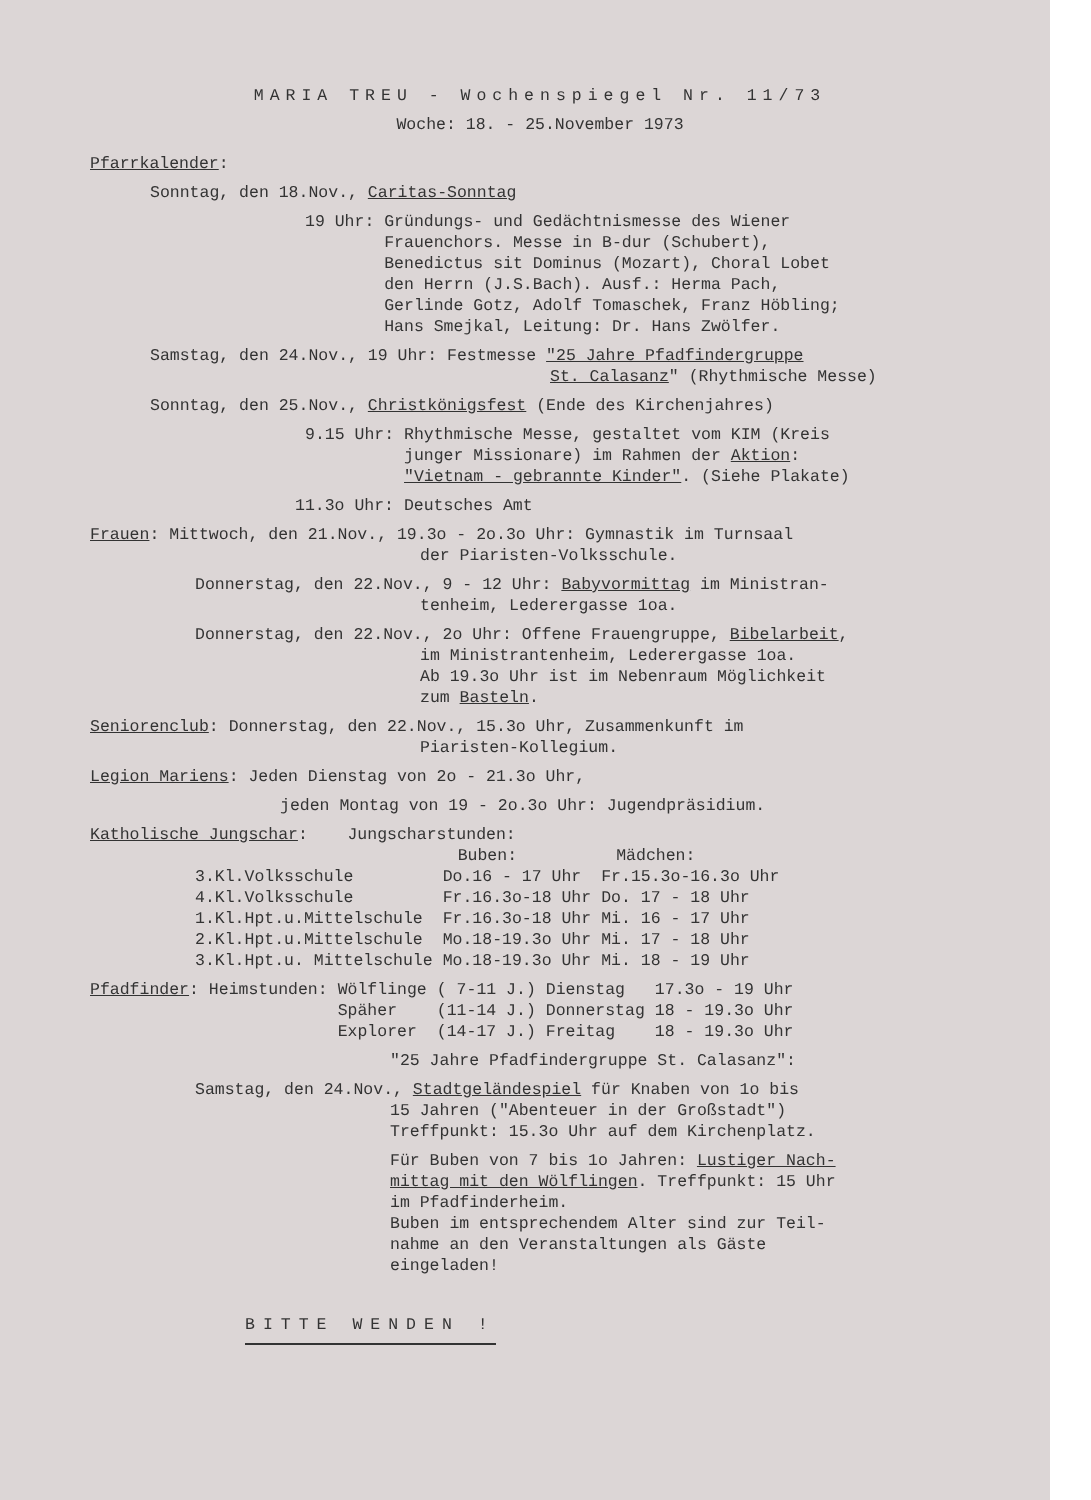MARIA TREU - Wochenspiegel Nr. 11/73
Woche: 18. - 25.November 1973
Pfarrkalender:
Sonntag, den 18.Nov., Caritas-Sonntag
19 Uhr: Gründungs- und Gedächtnismesse des Wiener
Frauenchors. Messe in B-dur (Schubert),
Benedictus sit Dominus (Mozart), Choral Lobet
den Herrn (J.S.Bach). Ausf.: Herma Pach,
Gerlinde Gotz, Adolf Tomaschek, Franz Höbling;
Hans Smejkal, Leitung: Dr. Hans Zwölfer.
Samstag, den 24.Nov., 19 Uhr: Festmesse "25 Jahre Pfadfindergruppe
St. Calasanz" (Rhythmische Messe)
Sonntag, den 25.Nov., Christkönigsfest (Ende des Kirchenjahres)
9.15 Uhr: Rhythmische Messe, gestaltet vom KIM (Kreis
junger Missionare) im Rahmen der Aktion:
"Vietnam - gebrannte Kinder". (Siehe Plakate)
11.3o Uhr: Deutsches Amt
Frauen: Mittwoch, den 21.Nov., 19.3o - 2o.3o Uhr: Gymnastik im Turnsaal
der Piaristen-Volksschule.
Donnerstag, den 22.Nov., 9 - 12 Uhr: Babyvormittag im Ministran-
tenheim, Lederergasse 1oa.
Donnerstag, den 22.Nov., 2o Uhr: Offene Frauengruppe, Bibelarbeit,
im Ministrantenheim, Lederergasse 1oa.
Ab 19.3o Uhr ist im Nebenraum Möglichkeit
zum Basteln.
Seniorenclub: Donnerstag, den 22.Nov., 15.3o Uhr, Zusammenkunft im
Piaristen-Kollegium.
Legion Mariens: Jeden Dienstag von 2o - 21.3o Uhr,
jeden Montag von 19 - 2o.3o Uhr: Jugendpräsidium.
Katholische Jungschar: Jungscharstunden:
| | Buben: | Mädchen: |
| --- | --- | --- |
| 3.Kl.Volksschule | Do.16 - 17 Uhr | Fr.15.3o-16.3o Uhr |
| 4.Kl.Volksschule | Fr.16.3o-18 Uhr | Do. 17 - 18 Uhr |
| 1.Kl.Hpt.u.Mittelschule | Fr.16.3o-18 Uhr | Mi. 16 - 17 Uhr |
| 2.Kl.Hpt.u.Mittelschule | Mo.18-19.3o Uhr | Mi. 17 - 18 Uhr |
| 3.Kl.Hpt.u. Mittelschule | Mo.18-19.3o Uhr | Mi. 18 - 19 Uhr |
| Pfadfinder : Heimstunden: | Wölflinge | ( 7-11 J.) | Dienstag | 17.3o - 19 Uhr |
| | Späher | (11-14 J.) | Donnerstag | 18 - 19.3o Uhr |
| | Explorer | (14-17 J.) | Freitag | 18 - 19.3o Uhr |
"25 Jahre Pfadfindergruppe St. Calasanz":
Samstag, den 24.Nov., Stadtgeländespiel für Knaben von 1o bis
15 Jahren ("Abenteuer in der Großstadt")
Treffpunkt: 15.3o Uhr auf dem Kirchenplatz.
Für Buben von 7 bis 1o Jahren: Lustiger Nach-
mittag mit den Wölflingen. Treffpunkt: 15 Uhr
im Pfadfinderheim.
Buben im entsprechendem Alter sind zur Teil-
nahme an den Veranstaltungen als Gäste
eingeladen!
BITTE WENDEN !